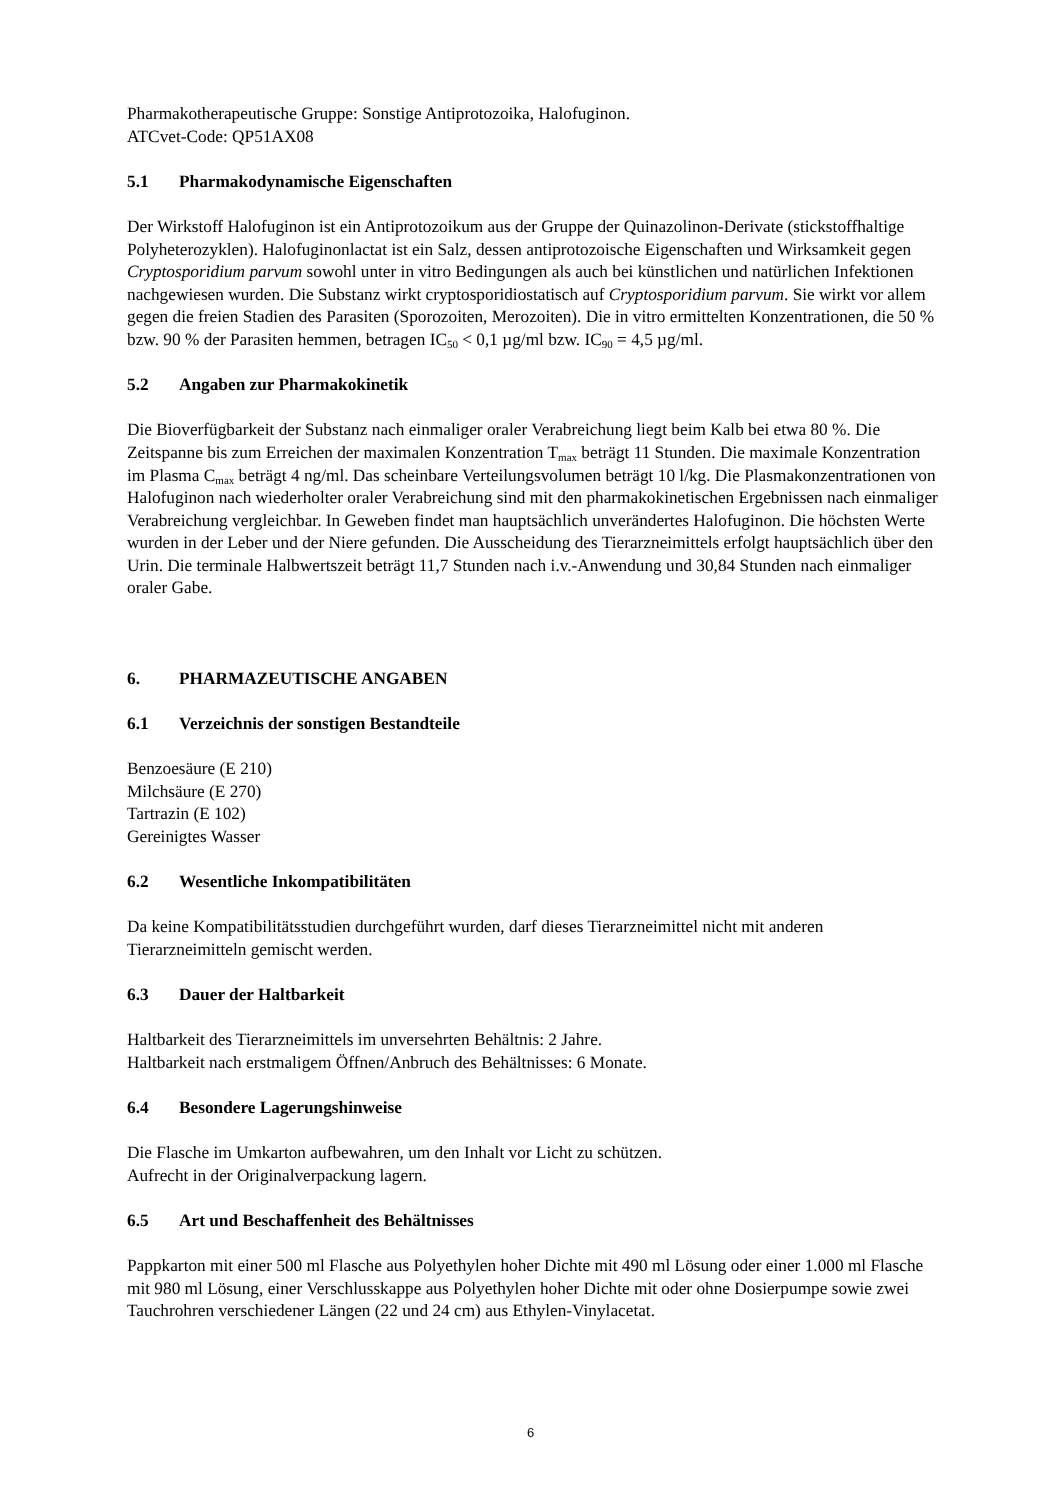Pharmakotherapeutische Gruppe: Sonstige Antiprotozoika, Halofuginon.
ATCvet-Code: QP51AX08
5.1 Pharmakodynamische Eigenschaften
Der Wirkstoff Halofuginon ist ein Antiprotozoikum aus der Gruppe der Quinazolinon-Derivate (stickstoffhaltige Polyheterozyklen). Halofuginonlactat ist ein Salz, dessen antiprotozoische Eigenschaften und Wirksamkeit gegen Cryptosporidium parvum sowohl unter in vitro Bedingungen als auch bei künstlichen und natürlichen Infektionen nachgewiesen wurden. Die Substanz wirkt cryptosporidiostatisch auf Cryptosporidium parvum. Sie wirkt vor allem gegen die freien Stadien des Parasiten (Sporozoiten, Merozoiten). Die in vitro ermittelten Konzentrationen, die 50 % bzw. 90 % der Parasiten hemmen, betragen IC<sub>50</sub> < 0,1 µg/ml bzw. IC<sub>90</sub> = 4,5 µg/ml.
5.2 Angaben zur Pharmakokinetik
Die Bioverfügbarkeit der Substanz nach einmaliger oraler Verabreichung liegt beim Kalb bei etwa 80 %. Die Zeitspanne bis zum Erreichen der maximalen Konzentration T<sub>max</sub> beträgt 11 Stunden. Die maximale Konzentration im Plasma C<sub>max</sub> beträgt 4 ng/ml. Das scheinbare Verteilungsvolumen beträgt 10 l/kg. Die Plasmakonzentrationen von Halofuginon nach wiederholter oraler Verabreichung sind mit den pharmakokinetischen Ergebnissen nach einmaliger Verabreichung vergleichbar. In Geweben findet man hauptsächlich unverändertes Halofuginon. Die höchsten Werte wurden in der Leber und der Niere gefunden. Die Ausscheidung des Tierarzneimittels erfolgt hauptsächlich über den Urin. Die terminale Halbwertszeit beträgt 11,7 Stunden nach i.v.-Anwendung und 30,84 Stunden nach einmaliger oraler Gabe.
6. PHARMAZEUTISCHE ANGABEN
6.1 Verzeichnis der sonstigen Bestandteile
Benzoesäure (E 210)
Milchsäure (E 270)
Tartrazin (E 102)
Gereinigtes Wasser
6.2 Wesentliche Inkompatibilitäten
Da keine Kompatibilitätsstudien durchgeführt wurden, darf dieses Tierarzneimittel nicht mit anderen Tierarzneimitteln gemischt werden.
6.3 Dauer der Haltbarkeit
Haltbarkeit des Tierarzneimittels im unversehrten Behältnis: 2 Jahre.
Haltbarkeit nach erstmaligem Öffnen/Anbruch des Behältnisses: 6 Monate.
6.4 Besondere Lagerungshinweise
Die Flasche im Umkarton aufbewahren, um den Inhalt vor Licht zu schützen.
Aufrecht in der Originalverpackung lagern.
6.5 Art und Beschaffenheit des Behältnisses
Pappkarton mit einer 500 ml Flasche aus Polyethylen hoher Dichte mit 490 ml Lösung oder einer 1.000 ml Flasche mit 980 ml Lösung, einer Verschlusskappe aus Polyethylen hoher Dichte mit oder ohne Dosierpumpe sowie zwei Tauchrohren verschiedener Längen (22 und 24 cm) aus Ethylen-Vinylacetat.
6